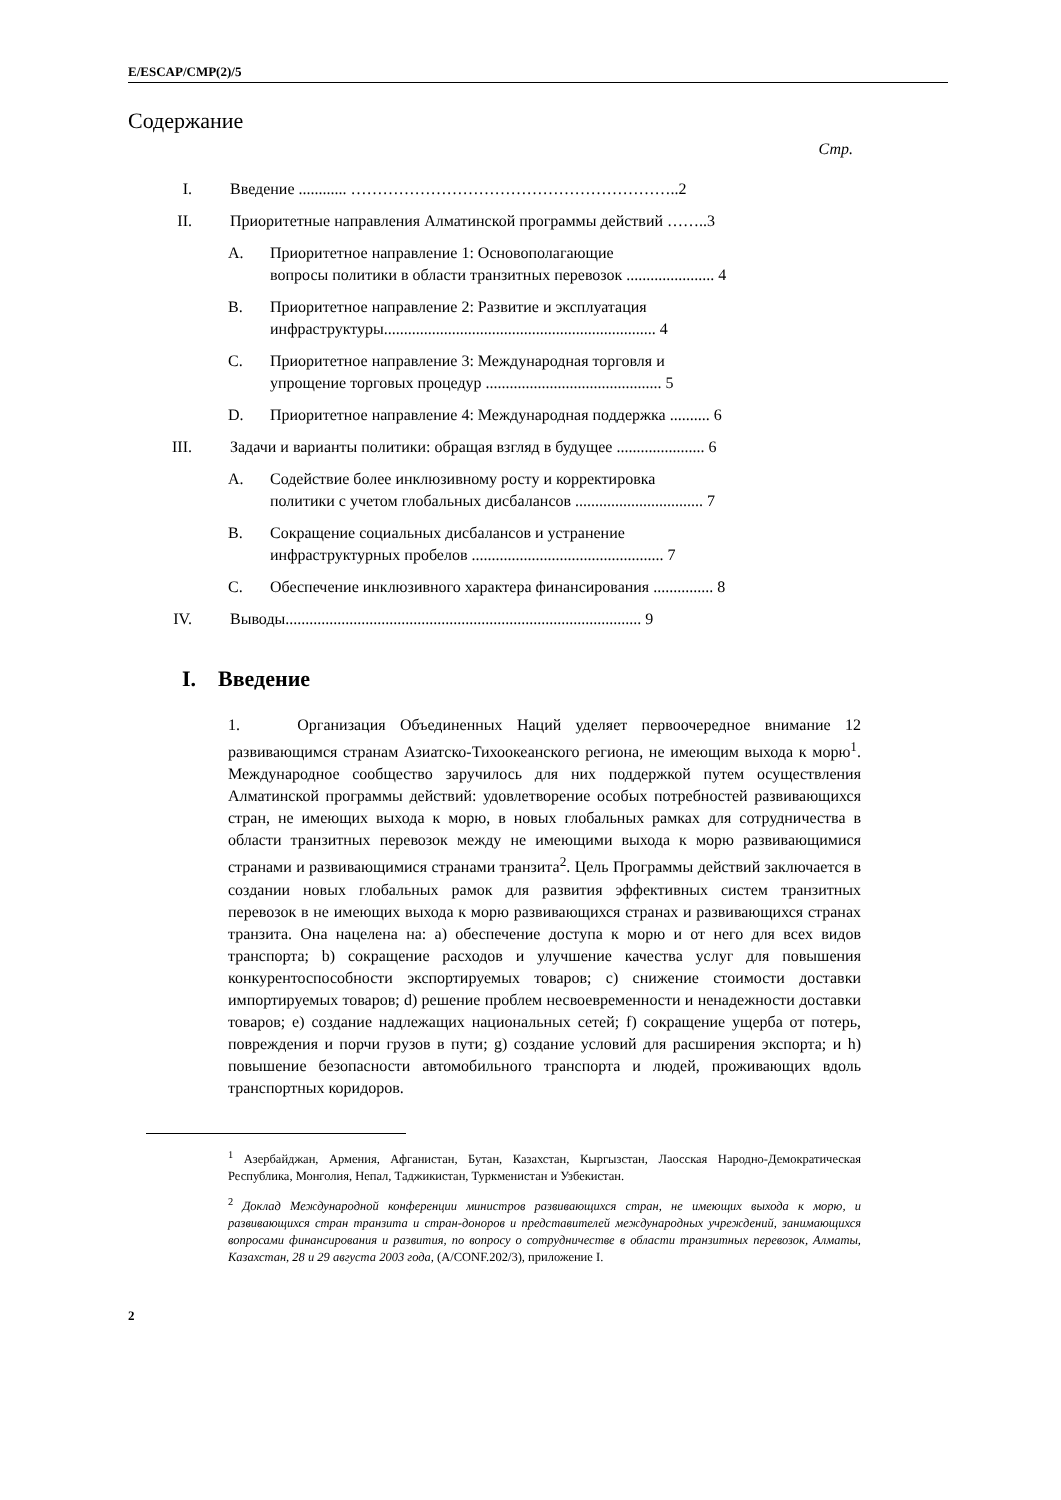E/ESCAP/CMP(2)/5
Содержание
Стр.
I. Введение ............ ……………………………………………………..2
II. Приоритетные направления Алматинской программы действий ……..3
A. Приоритетное направление 1: Основополагающие
вопросы политики в области транзитных перевозок ...................... 4
B. Приоритетное направление 2: Развитие и эксплуатация
инфраструктуры.................................................................... 4
C. Приоритетное направление 3: Международная торговля и
упрощение торговых процедур ............................................ 5
D. Приоритетное направление 4: Международная поддержка .......... 6
III. Задачи и варианты политики: обращая взгляд в будущее ...................... 6
A. Содействие более инклюзивному росту и корректировка
политики с учетом глобальных дисбалансов ................................ 7
B. Сокращение социальных дисбалансов и устранение
инфраструктурных пробелов ................................................ 7
C. Обеспечение инклюзивного характера финансирования ............... 8
IV. Выводы......................................................................................... 9
I. Введение
1. Организация Объединенных Наций уделяет первоочередное внимание 12 развивающимся странам Азиатско-Тихоокеанского региона, не имеющим выхода к морю<sup>1</sup>. Международное сообщество заручилось для них поддержкой путем осуществления Алматинской программы действий: удовлетворение особых потребностей развивающихся стран, не имеющих выхода к морю, в новых глобальных рамках для сотрудничества в области транзитных перевозок между не имеющими выхода к морю развивающимися странами и развивающимися странами транзита<sup>2</sup>. Цель Программы действий заключается в создании новых глобальных рамок для развития эффективных систем транзитных перевозок в не имеющих выхода к морю развивающихся странах и развивающихся странах транзита. Она нацелена на: a) обеспечение доступа к морю и от него для всех видов транспорта; b) сокращение расходов и улучшение качества услуг для повышения конкурентоспособности экспортируемых товаров; c) снижение стоимости доставки импортируемых товаров; d) решение проблем несвоевременности и ненадежности доставки товаров; e) создание надлежащих национальных сетей; f) сокращение ущерба от потерь, повреждения и порчи грузов в пути; g) создание условий для расширения экспорта; и h) повышение безопасности автомобильного транспорта и людей, проживающих вдоль транспортных коридоров.
<sup>1</sup> Азербайджан, Армения, Афганистан, Бутан, Казахстан, Кыргызстан, Лаосская Народно-Демократическая Республика, Монголия, Непал, Таджикистан, Туркменистан и Узбекистан.
<sup>2</sup> Доклад Международной конференции министров развивающихся стран, не имеющих выхода к морю, и развивающихся стран транзита и стран-доноров и представителей международных учреждений, занимающихся вопросами финансирования и развития, по вопросу о сотрудничестве в области транзитных перевозок, Алматы, Казахстан, 28 и 29 августа 2003 года, (A/CONF.202/3), приложение I.
2